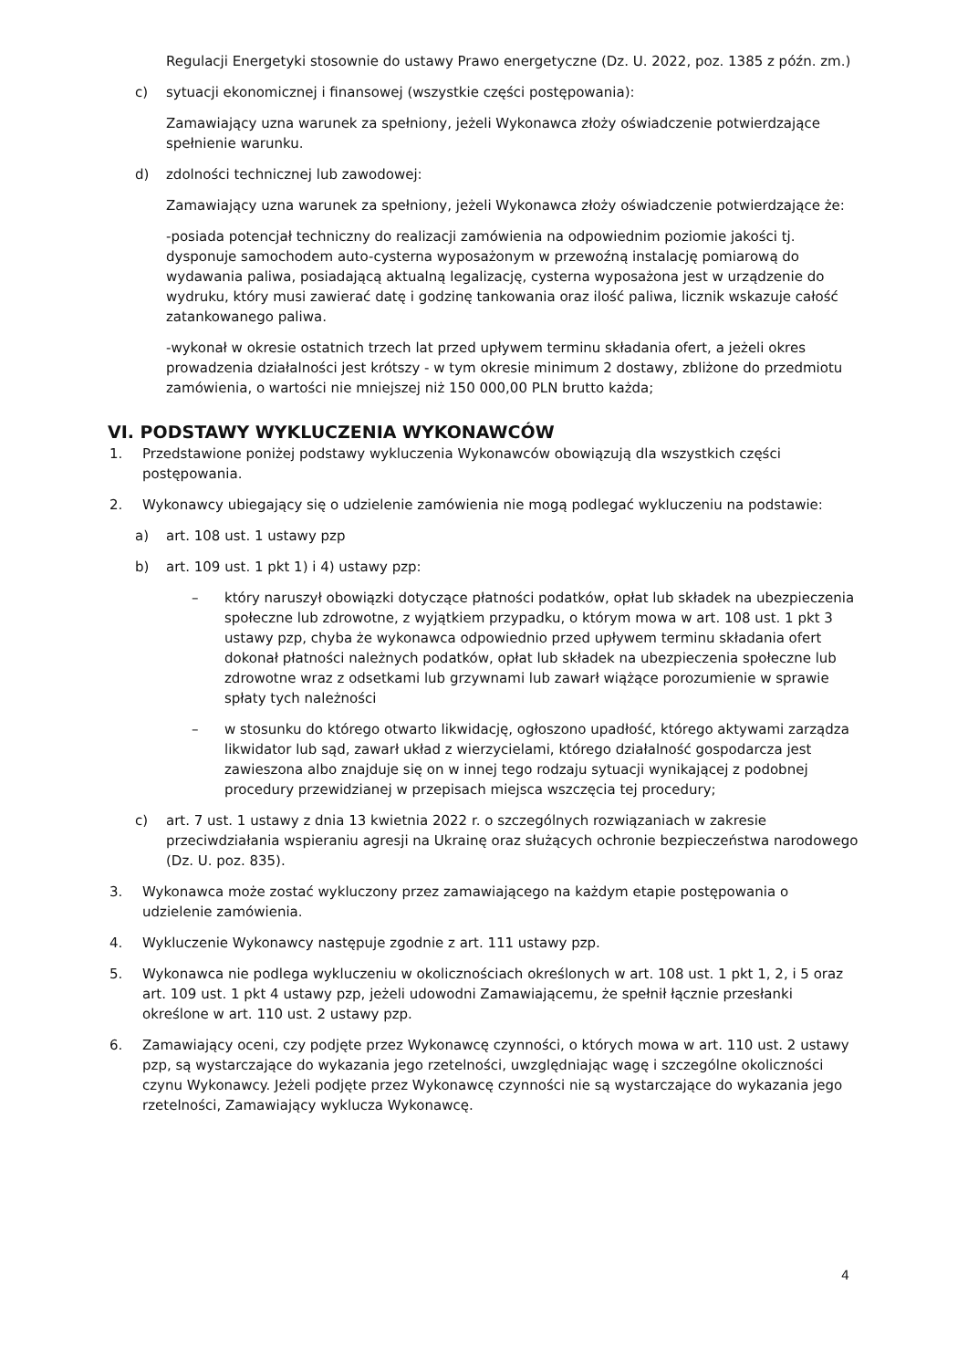Regulacji Energetyki stosownie do ustawy Prawo energetyczne (Dz. U. 2022, poz. 1385 z późn. zm.)
c) sytuacji ekonomicznej i finansowej (wszystkie części postępowania):
Zamawiający uzna warunek za spełniony, jeżeli Wykonawca złoży oświadczenie potwierdzające spełnienie warunku.
d) zdolności technicznej lub zawodowej:
Zamawiający uzna warunek za spełniony, jeżeli Wykonawca złoży oświadczenie potwierdzające że:
-posiada potencjał techniczny do realizacji zamówienia na odpowiednim poziomie jakości tj. dysponuje samochodem auto-cysterna wyposażonym w przewoźną instalację pomiarową do wydawania paliwa, posiadającą aktualną legalizację, cysterna wyposażona jest w urządzenie do wydruku, który musi zawierać datę i godzinę tankowania oraz ilość paliwa, licznik wskazuje całość zatankowanego paliwa.
-wykonał w okresie ostatnich trzech lat przed upływem terminu składania ofert, a jeżeli okres prowadzenia działalności jest krótszy - w tym okresie minimum 2 dostawy, zbliżone do przedmiotu zamówienia, o wartości nie mniejszej niż 150 000,00 PLN brutto każda;
VI. PODSTAWY WYKLUCZENIA WYKONAWCÓW
1. Przedstawione poniżej podstawy wykluczenia Wykonawców obowiązują dla wszystkich części postępowania.
2. Wykonawcy ubiegający się o udzielenie zamówienia nie mogą podlegać wykluczeniu na podstawie:
a) art. 108 ust. 1 ustawy pzp
b) art. 109 ust. 1 pkt 1) i 4) ustawy pzp:
– który naruszył obowiązki dotyczące płatności podatków, opłat lub składek na ubezpieczenia społeczne lub zdrowotne, z wyjątkiem przypadku, o którym mowa w art. 108 ust. 1 pkt 3 ustawy pzp, chyba że wykonawca odpowiednio przed upływem terminu składania ofert dokonał płatności należnych podatków, opłat lub składek na ubezpieczenia społeczne lub zdrowotne wraz z odsetkami lub grzywnami lub zawarł wiążące porozumienie w sprawie spłaty tych należności
– w stosunku do którego otwarto likwidację, ogłoszono upadłość, którego aktywami zarządza likwidator lub sąd, zawarł układ z wierzycielami, którego działalność gospodarcza jest zawieszona albo znajduje się on w innej tego rodzaju sytuacji wynikającej z podobnej procedury przewidzianej w przepisach miejsca wszczęcia tej procedury;
c) art. 7 ust. 1 ustawy z dnia 13 kwietnia 2022 r. o szczególnych rozwiązaniach w zakresie przeciwdziałania wspieraniu agresji na Ukrainę oraz służących ochronie bezpieczeństwa narodowego (Dz. U. poz. 835).
3. Wykonawca może zostać wykluczony przez zamawiającego na każdym etapie postępowania o udzielenie zamówienia.
4. Wykluczenie Wykonawcy następuje zgodnie z art. 111 ustawy pzp.
5. Wykonawca nie podlega wykluczeniu w okolicznościach określonych w art. 108 ust. 1 pkt 1, 2, i 5 oraz art. 109 ust. 1 pkt 4 ustawy pzp, jeżeli udowodni Zamawiającemu, że spełnił łącznie przesłanki określone w art. 110 ust. 2 ustawy pzp.
6. Zamawiający oceni, czy podjęte przez Wykonawcę czynności, o których mowa w art. 110 ust. 2 ustawy pzp, są wystarczające do wykazania jego rzetelności, uwzględniając wagę i szczególne okoliczności czynu Wykonawcy. Jeżeli podjęte przez Wykonawcę czynności nie są wystarczające do wykazania jego rzetelności, Zamawiający wyklucza Wykonawcę.
4